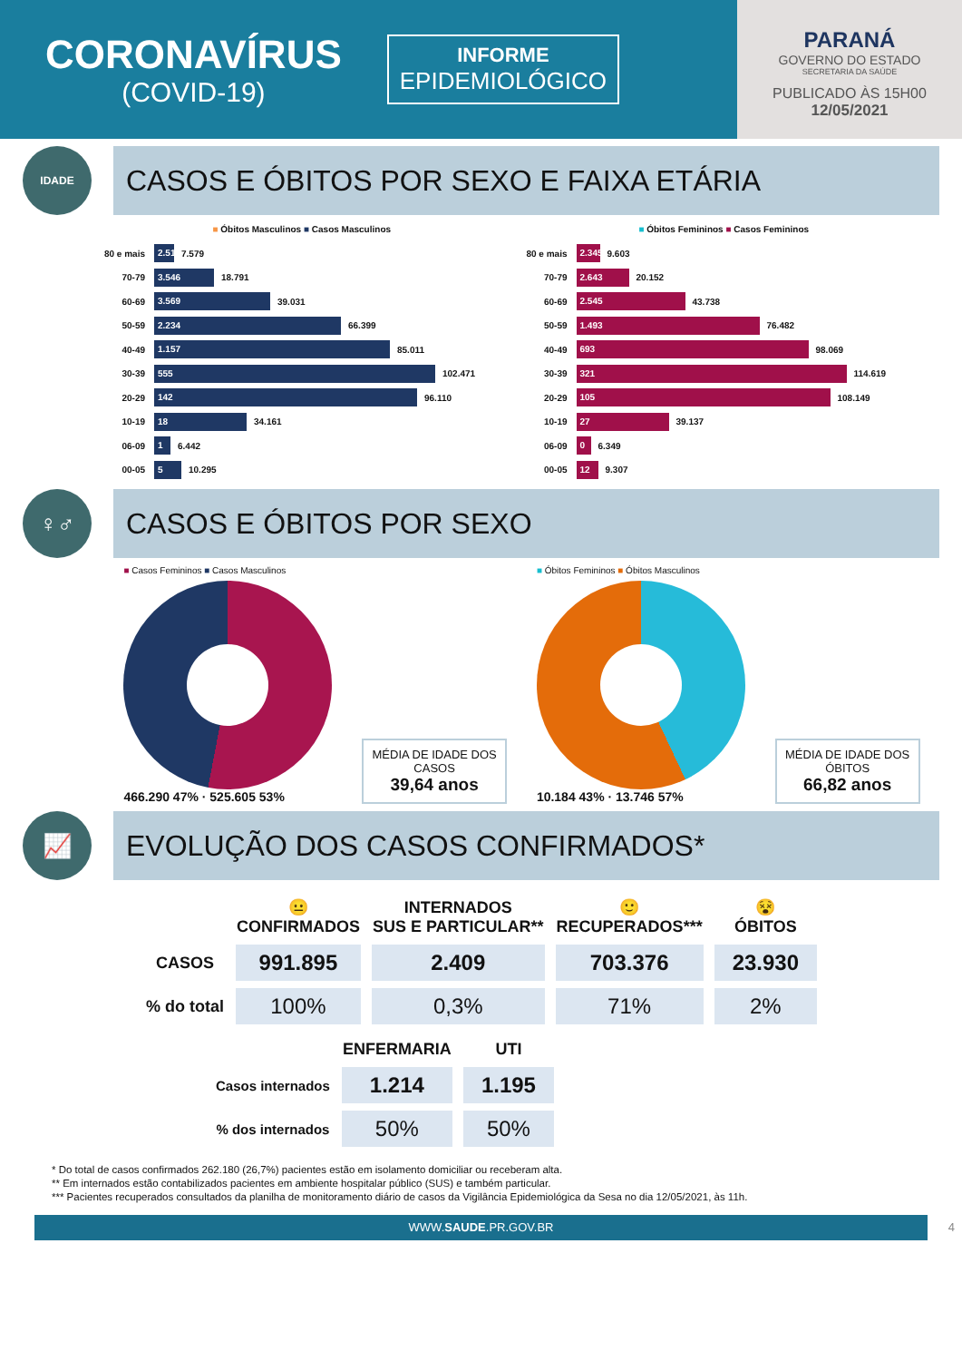CORONAVÍRUS
(COVID-19)
INFORME
EPIDEMIOLÓGICO
PARANÁ
GOVERNO DO ESTADO
SECRETARIA DA SAÚDE
PUBLICADO ÀS 15H00
12/05/2021
IDADE
CASOS E ÓBITOS POR SEXO E FAIXA ETÁRIA
■ Óbitos Masculinos ■ Casos Masculinos
80 e mais 2.519 7.579
70-79 3.546 18.791
60-69 3.569 39.031
50-59 2.234 66.399
40-49 1.157 85.011
30-39 555 102.471
20-29 142 96.110
10-19 18 34.161
06-09 1 6.442
00-05 5 10.295
■ Óbitos Femininos ■ Casos Femininos
80 e mais 2.345 9.603
70-79 2.643 20.152
60-69 2.545 43.738
50-59 1.493 76.482
40-49 693 98.069
30-39 321 114.619
20-29 105 108.149
10-19 27 39.137
06-09 0 6.349
00-05 12 9.307
♀♂
CASOS E ÓBITOS POR SEXO
■ Casos Femininos ■ Casos Masculinos
466.290 47% · 525.605 53%
MÉDIA DE IDADE DOS CASOS
39,64 anos
■ Óbitos Femininos ■ Óbitos Masculinos
10.184 43% · 13.746 57%
MÉDIA DE IDADE DOS ÓBITOS
66,82 anos
📈
EVOLUÇÃO DOS CASOS CONFIRMADOS*
| | 😐 CONFIRMADOS | INTERNADOS SUS E PARTICULAR** | 🙂 RECUPERADOS*** | 😵 ÓBITOS |
| --- | --- | --- | --- | --- |
| CASOS | 991.895 | 2.409 | 703.376 | 23.930 |
| % do total | 100% | 0,3% | 71% | 2% |
| | ENFERMARIA | UTI |
| --- | --- | --- |
| Casos internados | 1.214 | 1.195 |
| % dos internados | 50% | 50% |
* Do total de casos confirmados 262.180 (26,7%) pacientes estão em isolamento domiciliar ou receberam alta.
** Em internados estão contabilizados pacientes em ambiente hospitalar público (SUS) e também particular.
*** Pacientes recuperados consultados da planilha de monitoramento diário de casos da Vigilância Epidemiológica da Sesa no dia 12/05/2021, às 11h.
WWW.SAUDE.PR.GOV.BR 4